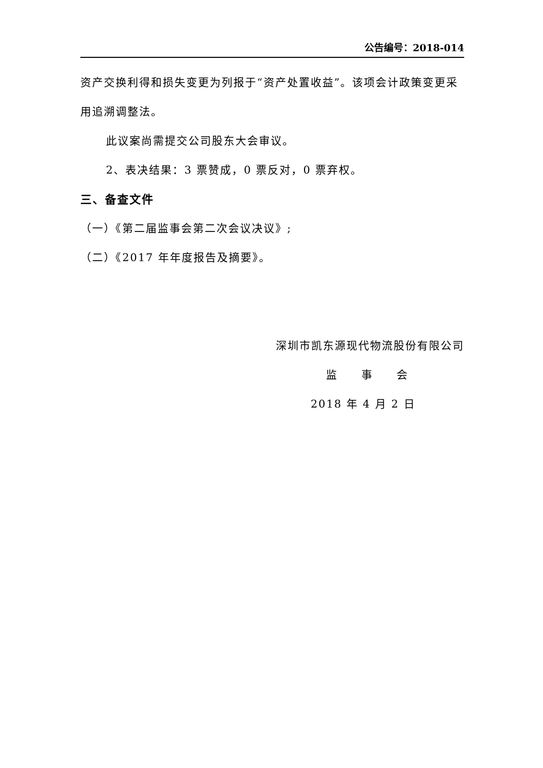公告编号：2018-014
资产交换利得和损失变更为列报于“资产处置收益”。该项会计政策变更采用追溯调整法。
此议案尚需提交公司股东大会审议。
2、表决结果：3 票赞成，0 票反对，0 票弃权。
三、备查文件
（一）《第二届监事会第二次会议决议》;
（二）《2017 年年度报告及摘要》。
深圳市凯东源现代物流股份有限公司
监　　事　　会
2018 年 4 月 2 日